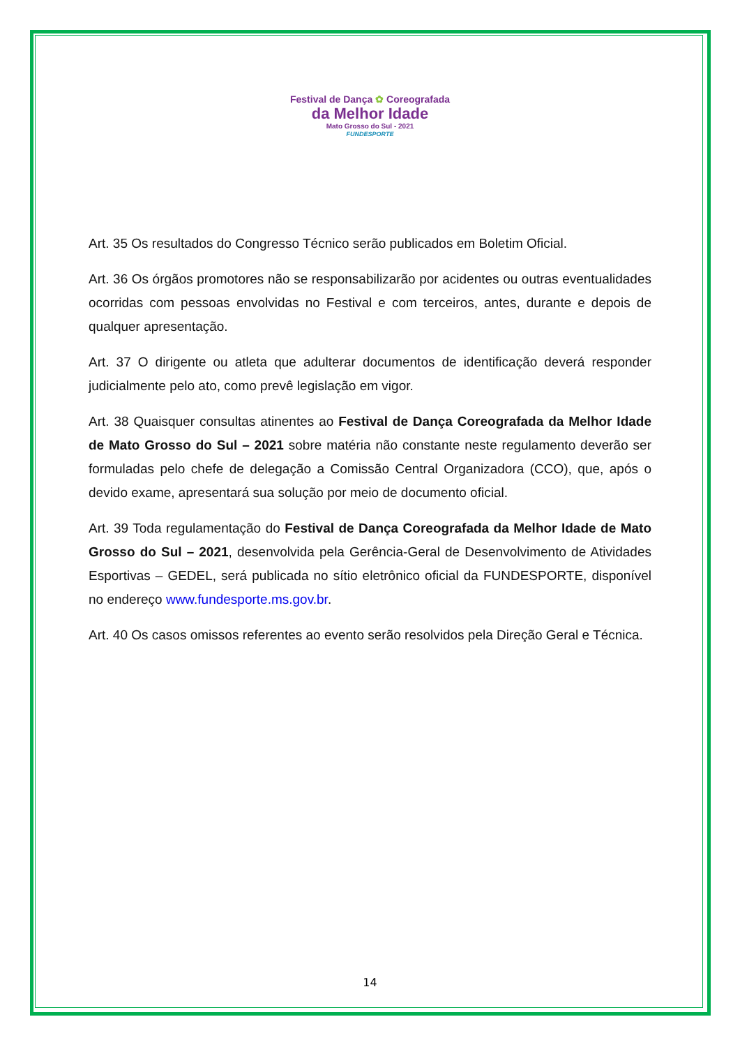Festival de Dança ✿ Coreografada
da Melhor Idade
Mato Grosso do Sul - 2021
FUNDESPORTE
Art. 35 Os resultados do Congresso Técnico serão publicados em Boletim Oficial.
Art. 36 Os órgãos promotores não se responsabilizarão por acidentes ou outras eventualidades ocorridas com pessoas envolvidas no Festival e com terceiros, antes, durante e depois de qualquer apresentação.
Art. 37 O dirigente ou atleta que adulterar documentos de identificação deverá responder judicialmente pelo ato, como prevê legislação em vigor.
Art. 38 Quaisquer consultas atinentes ao Festival de Dança Coreografada da Melhor Idade de Mato Grosso do Sul – 2021 sobre matéria não constante neste regulamento deverão ser formuladas pelo chefe de delegação a Comissão Central Organizadora (CCO), que, após o devido exame, apresentará sua solução por meio de documento oficial.
Art. 39 Toda regulamentação do Festival de Dança Coreografada da Melhor Idade de Mato Grosso do Sul – 2021, desenvolvida pela Gerência-Geral de Desenvolvimento de Atividades Esportivas – GEDEL, será publicada no sítio eletrônico oficial da FUNDESPORTE, disponível no endereço www.fundesporte.ms.gov.br.
Art. 40 Os casos omissos referentes ao evento serão resolvidos pela Direção Geral e Técnica.
14